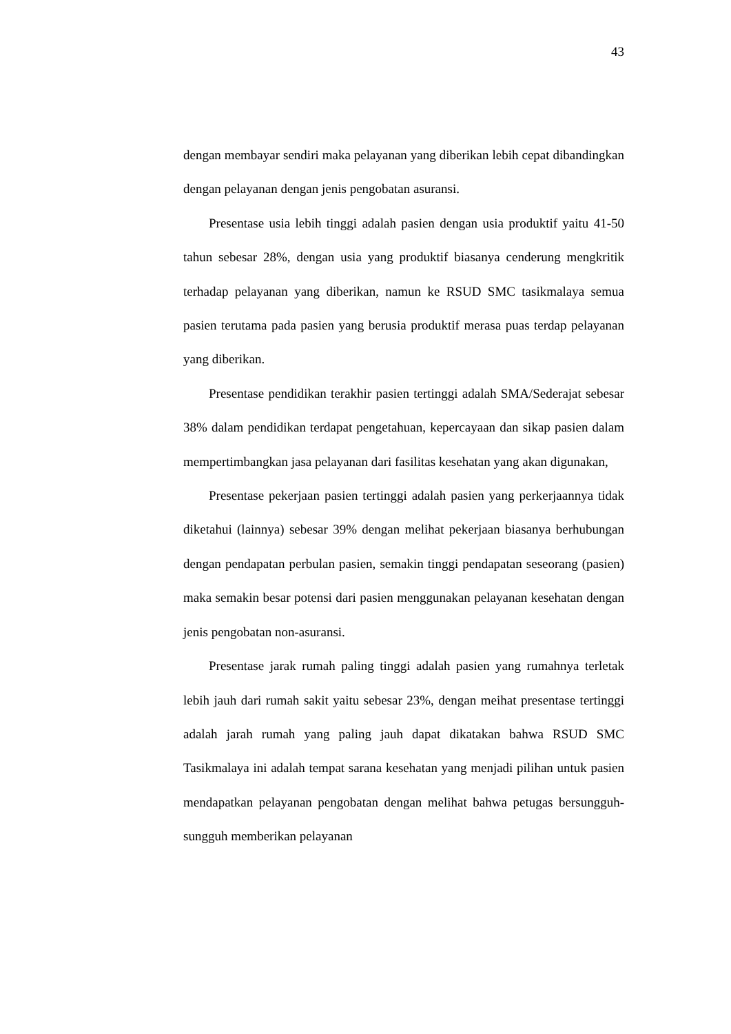43
dengan membayar sendiri maka pelayanan yang diberikan lebih cepat dibandingkan dengan pelayanan dengan jenis pengobatan asuransi.
Presentase usia lebih tinggi adalah pasien dengan usia produktif yaitu 41-50 tahun sebesar 28%, dengan usia yang produktif biasanya cenderung mengkritik terhadap pelayanan yang diberikan, namun ke RSUD SMC tasikmalaya semua pasien terutama pada pasien yang berusia produktif merasa puas terdap pelayanan yang diberikan.
Presentase pendidikan terakhir pasien tertinggi adalah SMA/Sederajat sebesar 38% dalam pendidikan terdapat pengetahuan, kepercayaan dan sikap pasien dalam mempertimbangkan jasa pelayanan dari fasilitas kesehatan yang akan digunakan,
Presentase pekerjaan pasien tertinggi adalah pasien yang perkerjaannya tidak diketahui (lainnya) sebesar 39% dengan melihat pekerjaan biasanya berhubungan dengan pendapatan perbulan pasien, semakin tinggi pendapatan seseorang (pasien) maka semakin besar potensi dari pasien menggunakan pelayanan kesehatan dengan jenis pengobatan non-asuransi.
Presentase jarak rumah paling tinggi adalah pasien yang rumahnya terletak lebih jauh dari rumah sakit yaitu sebesar 23%, dengan meihat presentase tertinggi adalah jarah rumah yang paling jauh dapat dikatakan bahwa RSUD SMC Tasikmalaya ini adalah tempat sarana kesehatan yang menjadi pilihan untuk pasien mendapatkan pelayanan pengobatan dengan melihat bahwa petugas bersungguh-sungguh memberikan pelayanan